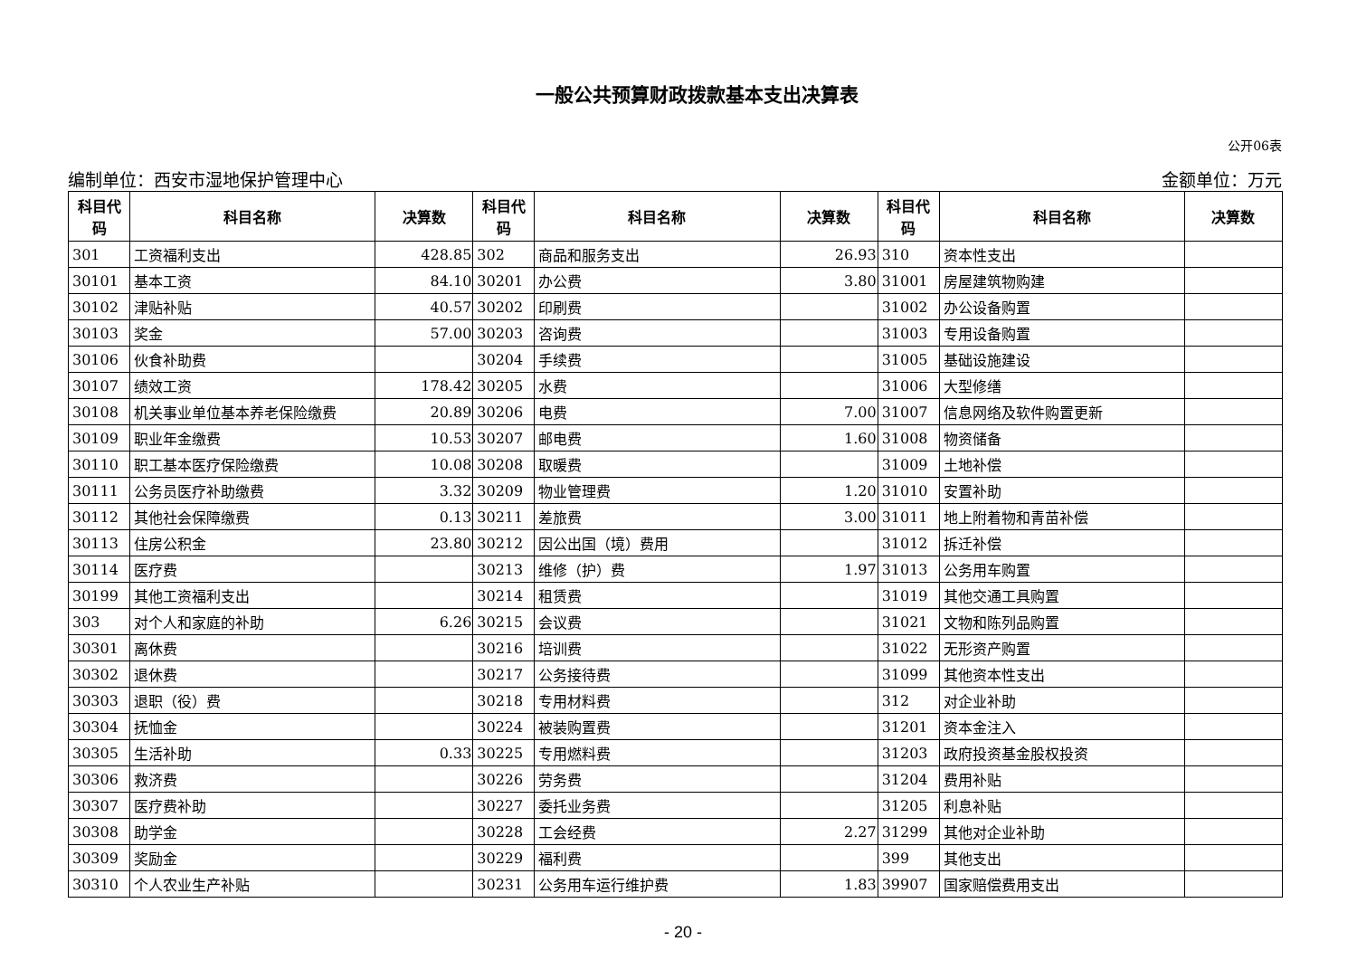一般公共预算财政拨款基本支出决算表
公开06表
编制单位：西安市湿地保护管理中心 金额单位：万元
| 科目代码 | 科目名称 | 决算数 | 科目代码 | 科目名称 | 决算数 | 科目代码 | 科目名称 | 决算数 |
| --- | --- | --- | --- | --- | --- | --- | --- | --- |
| 301 | 工资福利支出 | 428.85 | 302 | 商品和服务支出 | 26.93 | 310 | 资本性支出 | |
| 30101 | 基本工资 | 84.10 | 30201 | 办公费 | 3.80 | 31001 | 房屋建筑物购建 | |
| 30102 | 津贴补贴 | 40.57 | 30202 | 印刷费 | | 31002 | 办公设备购置 | |
| 30103 | 奖金 | 57.00 | 30203 | 咨询费 | | 31003 | 专用设备购置 | |
| 30106 | 伙食补助费 | | 30204 | 手续费 | | 31005 | 基础设施建设 | |
| 30107 | 绩效工资 | 178.42 | 30205 | 水费 | | 31006 | 大型修缮 | |
| 30108 | 机关事业单位基本养老保险缴费 | 20.89 | 30206 | 电费 | 7.00 | 31007 | 信息网络及软件购置更新 | |
| 30109 | 职业年金缴费 | 10.53 | 30207 | 邮电费 | 1.60 | 31008 | 物资储备 | |
| 30110 | 职工基本医疗保险缴费 | 10.08 | 30208 | 取暖费 | | 31009 | 土地补偿 | |
| 30111 | 公务员医疗补助缴费 | 3.32 | 30209 | 物业管理费 | 1.20 | 31010 | 安置补助 | |
| 30112 | 其他社会保障缴费 | 0.13 | 30211 | 差旅费 | 3.00 | 31011 | 地上附着物和青苗补偿 | |
| 30113 | 住房公积金 | 23.80 | 30212 | 因公出国（境）费用 | | 31012 | 拆迁补偿 | |
| 30114 | 医疗费 | | 30213 | 维修（护）费 | 1.97 | 31013 | 公务用车购置 | |
| 30199 | 其他工资福利支出 | | 30214 | 租赁费 | | 31019 | 其他交通工具购置 | |
| 303 | 对个人和家庭的补助 | 6.26 | 30215 | 会议费 | | 31021 | 文物和陈列品购置 | |
| 30301 | 离休费 | | 30216 | 培训费 | | 31022 | 无形资产购置 | |
| 30302 | 退休费 | | 30217 | 公务接待费 | | 31099 | 其他资本性支出 | |
| 30303 | 退职（役）费 | | 30218 | 专用材料费 | | 312 | 对企业补助 | |
| 30304 | 抚恤金 | | 30224 | 被装购置费 | | 31201 | 资本金注入 | |
| 30305 | 生活补助 | 0.33 | 30225 | 专用燃料费 | | 31203 | 政府投资基金股权投资 | |
| 30306 | 救济费 | | 30226 | 劳务费 | | 31204 | 费用补贴 | |
| 30307 | 医疗费补助 | | 30227 | 委托业务费 | | 31205 | 利息补贴 | |
| 30308 | 助学金 | | 30228 | 工会经费 | 2.27 | 31299 | 其他对企业补助 | |
| 30309 | 奖励金 | | 30229 | 福利费 | | 399 | 其他支出 | |
| 30310 | 个人农业生产补贴 | | 30231 | 公务用车运行维护费 | 1.83 | 39907 | 国家赔偿费用支出 | |
- 20 -